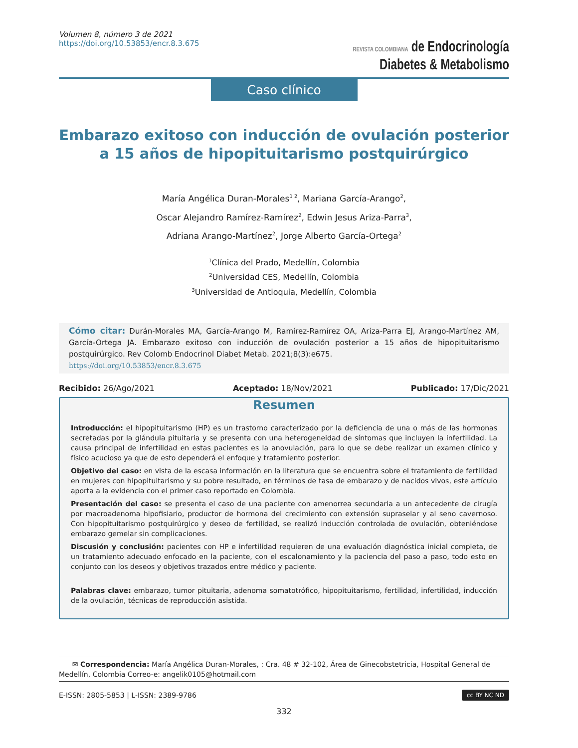Volumen 8, número 3 de 2021
https://doi.org/10.53853/encr.8.3.675
REVISTA COLOMBIANA de Endocrinología
Diabetes & Metabolismo
Caso clínico
Embarazo exitoso con inducción de ovulación posterior
a 15 años de hipopituitarismo postquirúrgico
María Angélica Duran-Morales<sup>1 2</sup>, Mariana García-Arango<sup>2</sup>,
Oscar Alejandro Ramírez-Ramírez<sup>2</sup>, Edwin Jesus Ariza-Parra<sup>3</sup>,
Adriana Arango-Martínez<sup>2</sup>, Jorge Alberto García-Ortega<sup>2</sup>
<sup>1</sup> Clínica del Prado, Medellín, Colombia
<sup>2</sup> Universidad CES, Medellín, Colombia
<sup>3</sup> Universidad de Antioquia, Medellín, Colombia
Cómo citar: Durán-Morales MA, García-Arango M, Ramírez-Ramírez OA, Ariza-Parra EJ, Arango-Martínez AM, García-Ortega JA. Embarazo exitoso con inducción de ovulación posterior a 15 años de hipopituitarismo postquirúrgico. Rev Colomb Endocrinol Diabet Metab. 2021;8(3):e675.
https://doi.org/10.53853/encr.8.3.675
Recibido: 26/Ago/2021 Aceptado: 18/Nov/2021 Publicado: 17/Dic/2021
Resumen
Introducción: el hipopituitarismo (HP) es un trastorno caracterizado por la deficiencia de una o más de las hormonas secretadas por la glándula pituitaria y se presenta con una heterogeneidad de síntomas que incluyen la infertilidad. La causa principal de infertilidad en estas pacientes es la anovulación, para lo que se debe realizar un examen clínico y físico acucioso ya que de esto dependerá el enfoque y tratamiento posterior.
Objetivo del caso: en vista de la escasa información en la literatura que se encuentra sobre el tratamiento de fertilidad en mujeres con hipopituitarismo y su pobre resultado, en términos de tasa de embarazo y de nacidos vivos, este artículo aporta a la evidencia con el primer caso reportado en Colombia.
Presentación del caso: se presenta el caso de una paciente con amenorrea secundaria a un antecedente de cirugía por macroadenoma hipofisiario, productor de hormona del crecimiento con extensión supraselar y al seno cavernoso. Con hipopituitarismo postquirúrgico y deseo de fertilidad, se realizó inducción controlada de ovulación, obteniéndose embarazo gemelar sin complicaciones.
Discusión y conclusión: pacientes con HP e infertilidad requieren de una evaluación diagnóstica inicial completa, de un tratamiento adecuado enfocado en la paciente, con el escalonamiento y la paciencia del paso a paso, todo esto en conjunto con los deseos y objetivos trazados entre médico y paciente.
Palabras clave: embarazo, tumor pituitaria, adenoma somatotrófico, hipopituitarismo, fertilidad, infertilidad, inducción de la ovulación, técnicas de reproducción asistida.
✉ Correspondencia: María Angélica Duran-Morales, : Cra. 48 # 32-102, Área de Ginecobstetricia, Hospital General de Medellín, Colombia Correo-e: angelik0105@hotmail.com
E-ISSN: 2805-5853 | L-ISSN: 2389-9786 cc BY NC ND
332